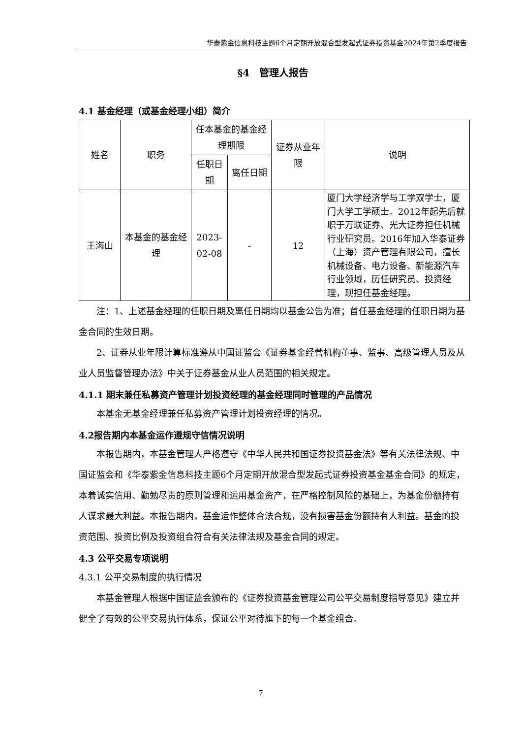华泰紫金信息科技主题6个月定期开放混合型发起式证券投资基金2024年第2季度报告
§4　管理人报告
4.1 基金经理（或基金经理小组）简介
| 姓名 | 职务 | 任本基金的基金经理期限 | | 证券从业年限 | 说明 |
| --- | --- | --- | --- | --- | --- |
| | | 任职日期 | 离任日期 | | |
| 王海山 | 本基金的基金经理 | 2023-02-08 | - | 12 | 厦门大学经济学与工学双学士，厦门大学工学硕士。2012年起先后就职于万联证券、光大证券担任机械行业研究员。2016年加入华泰证券（上海）资产管理有限公司，擅长机械设备、电力设备、新能源汽车行业领域，历任研究员、投资经理，现担任基金经理。 |
注：1、上述基金经理的任职日期及离任日期均以基金公告为准；首任基金经理的任职日期为基金合同的生效日期。
2、证券从业年限计算标准遵从中国证监会《证券基金经营机构董事、监事、高级管理人员及从业人员监督管理办法》中关于证券基金从业人员范围的相关规定。
4.1.1 期末兼任私募资产管理计划投资经理的基金经理同时管理的产品情况
本基金无基金经理兼任私募资产管理计划投资经理的情况。
4.2报告期内本基金运作遵规守信情况说明
本报告期内，本基金管理人严格遵守《中华人民共和国证券投资基金法》等有关法律法规、中国证监会和《华泰紫金信息科技主题6个月定期开放混合型发起式证券投资基金基金合同》的规定，本着诚实信用、勤勉尽责的原则管理和运用基金资产，在严格控制风险的基础上，为基金份额持有人谋求最大利益。本报告期内，基金运作整体合法合规，没有损害基金份额持有人利益。基金的投资范围、投资比例及投资组合符合有关法律法规及基金合同的规定。
4.3 公平交易专项说明
4.3.1 公平交易制度的执行情况
本基金管理人根据中国证监会颁布的《证券投资基金管理公司公平交易制度指导意见》建立并健全了有效的公平交易执行体系，保证公平对待旗下的每一个基金组合。
7